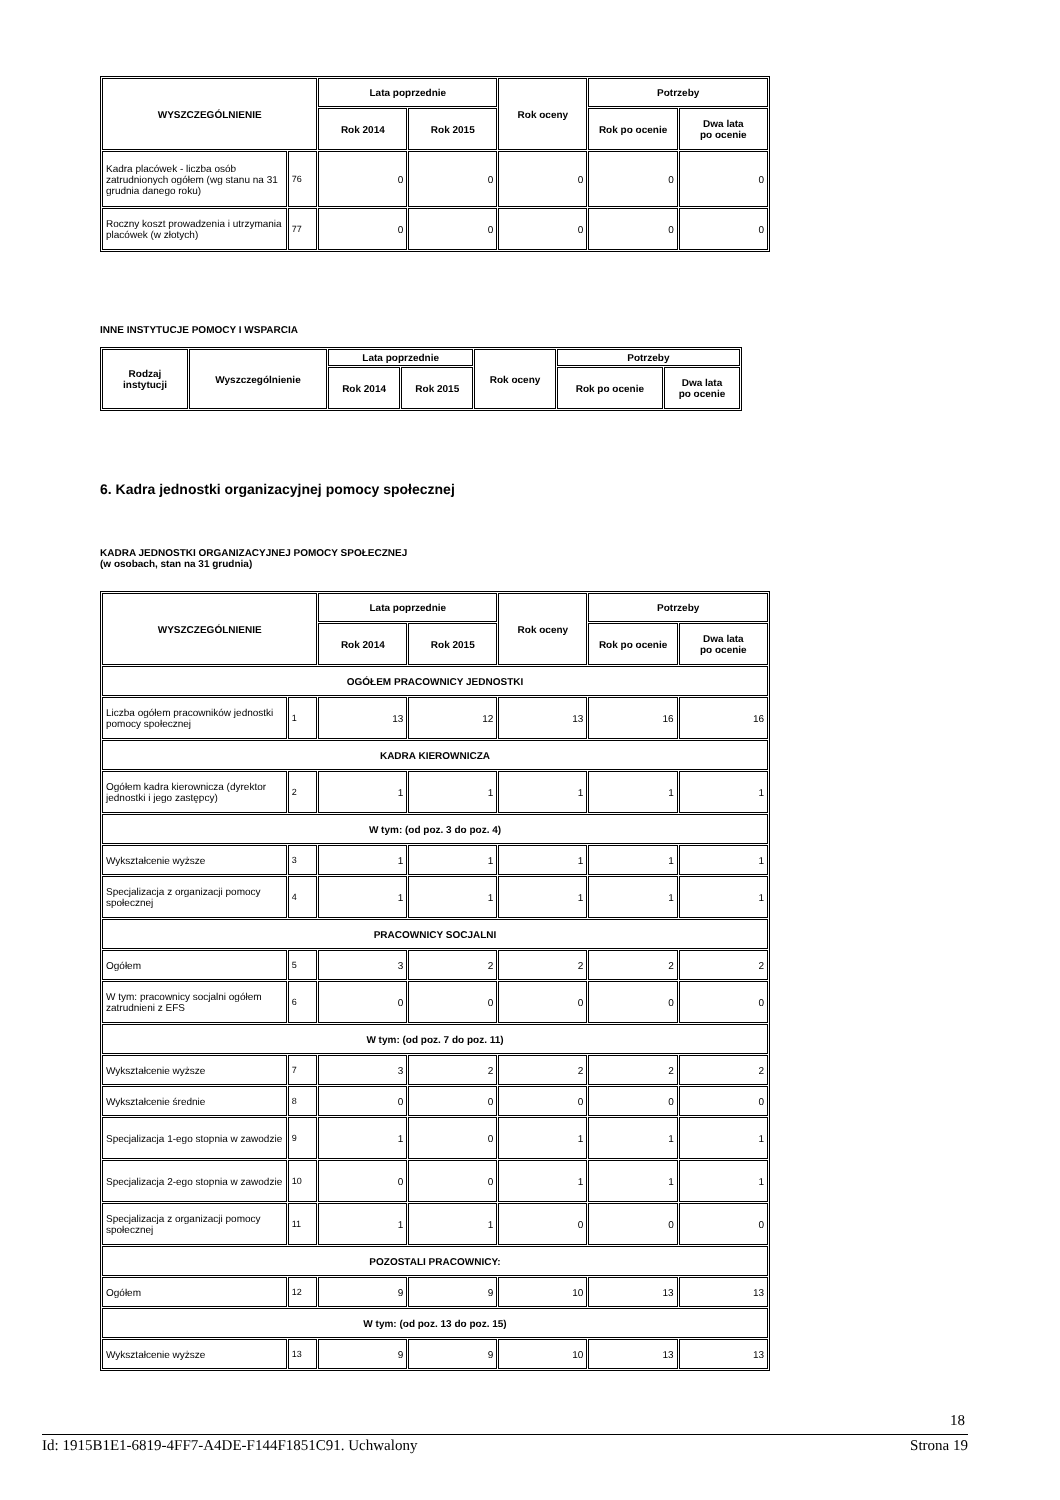| WYSZCZEGÓLNIENIE | | Lata poprzednie | | Rok oceny | Potrzeby | |
| --- | --- | --- | --- | --- | --- | --- |
| | | Rok 2014 | Rok 2015 | | Rok po ocenie | Dwa lata po ocenie |
| Kadra placówek - liczba osób zatrudnionych ogółem (wg stanu na 31 grudnia danego roku) | 76 | 0 | 0 | 0 | 0 | 0 |
| Roczny koszt prowadzenia i utrzymania placówek (w złotych) | 77 | 0 | 0 | 0 | 0 | 0 |
INNE INSTYTUCJE POMOCY I WSPARCIA
| Rodzaj instytucji | Wyszczególnienie | Lata poprzednie | | Rok oceny | Potrzeby | |
| --- | --- | --- | --- | --- | --- | --- |
| | | Rok 2014 | Rok 2015 | | Rok po ocenie | Dwa lata po ocenie |
6. Kadra jednostki organizacyjnej pomocy społecznej
KADRA JEDNOSTKI ORGANIZACYJNEJ POMOCY SPOŁECZNEJ
(w osobach, stan na 31 grudnia)
| WYSZCZEGÓLNIENIE | | Lata poprzednie | | Rok oceny | Potrzeby | |
| --- | --- | --- | --- | --- | --- | --- |
| | | Rok 2014 | Rok 2015 | | Rok po ocenie | Dwa lata po ocenie |
| OGÓŁEM PRACOWNICY JEDNOSTKI | | | | | | |
| Liczba ogółem pracowników jednostki pomocy społecznej | 1 | 13 | 12 | 13 | 16 | 16 |
| KADRA KIEROWNICZA | | | | | | |
| Ogółem kadra kierownicza (dyrektor jednostki i jego zastępcy) | 2 | 1 | 1 | 1 | 1 | 1 |
| W tym: (od poz. 3 do poz. 4) | | | | | | |
| Wykształcenie wyższe | 3 | 1 | 1 | 1 | 1 | 1 |
| Specjalizacja z organizacji pomocy społecznej | 4 | 1 | 1 | 1 | 1 | 1 |
| PRACOWNICY SOCJALNI | | | | | | |
| Ogółem | 5 | 3 | 2 | 2 | 2 | 2 |
| W tym: pracownicy socjalni ogółem zatrudnieni z EFS | 6 | 0 | 0 | 0 | 0 | 0 |
| W tym: (od poz. 7 do poz. 11) | | | | | | |
| Wykształcenie wyższe | 7 | 3 | 2 | 2 | 2 | 2 |
| Wykształcenie średnie | 8 | 0 | 0 | 0 | 0 | 0 |
| Specjalizacja 1-ego stopnia w zawodzie | 9 | 1 | 0 | 1 | 1 | 1 |
| Specjalizacja 2-ego stopnia w zawodzie | 10 | 0 | 0 | 1 | 1 | 1 |
| Specjalizacja z organizacji pomocy społecznej | 11 | 1 | 1 | 0 | 0 | 0 |
| POZOSTALI PRACOWNICY: | | | | | | |
| Ogółem | 12 | 9 | 9 | 10 | 13 | 13 |
| W tym: (od poz. 13 do poz. 15) | | | | | | |
| Wykształcenie wyższe | 13 | 9 | 9 | 10 | 13 | 13 |
18
Id: 1915B1E1-6819-4FF7-A4DE-F144F1851C91. Uchwalony Strona 19